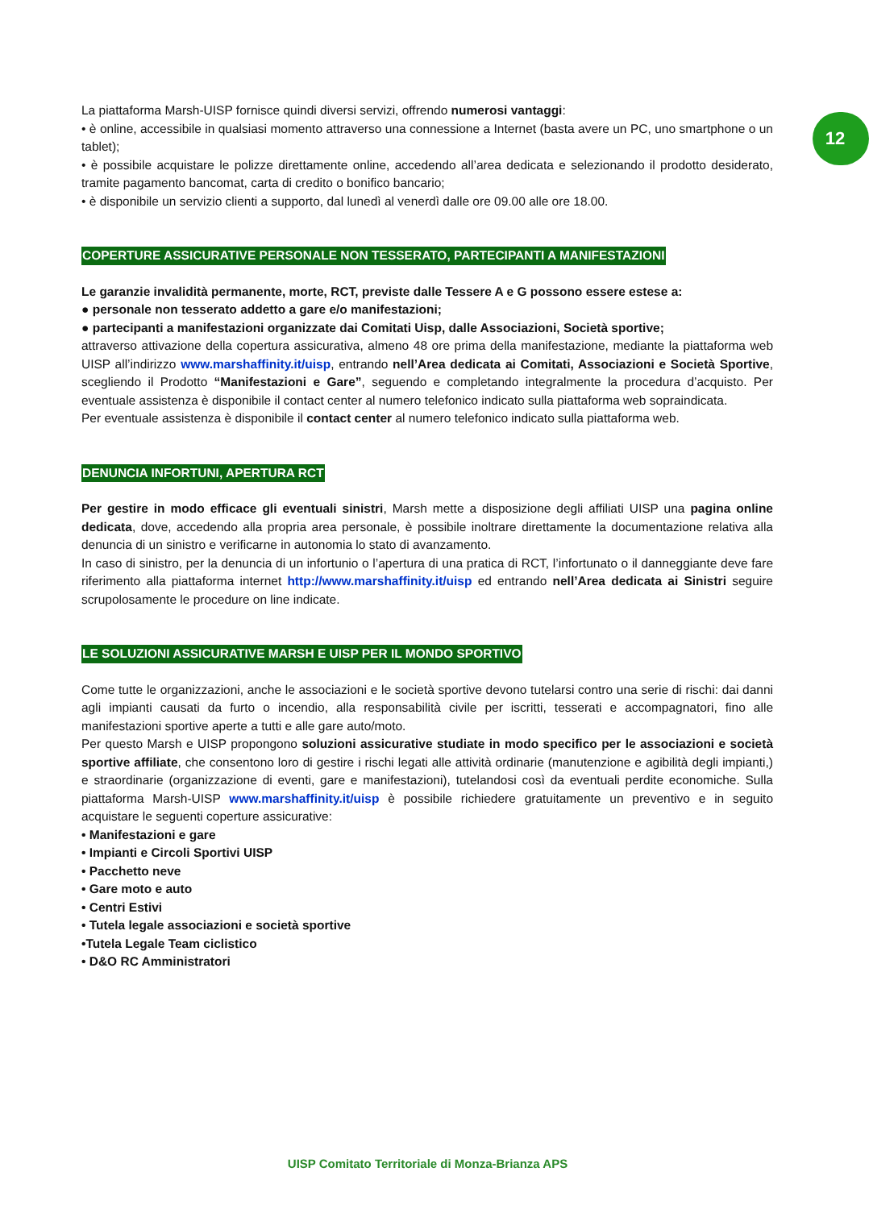12
La piattaforma Marsh-UISP fornisce quindi diversi servizi, offrendo numerosi vantaggi:
• è online, accessibile in qualsiasi momento attraverso una connessione a Internet (basta avere un PC, uno smartphone o un tablet);
• è possibile acquistare le polizze direttamente online, accedendo all’area dedicata e selezionando il prodotto desiderato, tramite pagamento bancomat, carta di credito o bonifico bancario;
• è disponibile un servizio clienti a supporto, dal lunedì al venerdì dalle ore 09.00 alle ore 18.00.
COPERTURE ASSICURATIVE PERSONALE NON TESSERATO, PARTECIPANTI A MANIFESTAZIONI
Le garanzie invalidità permanente, morte, RCT, previste dalle Tessere A e G possono essere estese a:
● personale non tesserato addetto a gare e/o manifestazioni;
● partecipanti a manifestazioni organizzate dai Comitati Uisp, dalle Associazioni, Società sportive;
attraverso attivazione della copertura assicurativa, almeno 48 ore prima della manifestazione, mediante la piattaforma web UISP all’indirizzo www.marshaffinity.it/uisp, entrando nell’Area dedicata ai Comitati, Associazioni e Società Sportive, scegliendo il Prodotto “Manifestazioni e Gare”, seguendo e completando integralmente la procedura d’acquisto. Per eventuale assistenza è disponibile il contact center al numero telefonico indicato sulla piattaforma web sopraindicata.
Per eventuale assistenza è disponibile il contact center al numero telefonico indicato sulla piattaforma web.
DENUNCIA INFORTUNI, APERTURA RCT
Per gestire in modo efficace gli eventuali sinistri, Marsh mette a disposizione degli affiliati UISP una pagina online dedicata, dove, accedendo alla propria area personale, è possibile inoltrare direttamente la documentazione relativa alla denuncia di un sinistro e verificarne in autonomia lo stato di avanzamento.
In caso di sinistro, per la denuncia di un infortunio o l’apertura di una pratica di RCT, l’infortunato o il danneggiante deve fare riferimento alla piattaforma internet http://www.marshaffinity.it/uisp ed entrando nell’Area dedicata ai Sinistri seguire scrupolosamente le procedure on line indicate.
LE SOLUZIONI ASSICURATIVE MARSH E UISP PER IL MONDO SPORTIVO
Come tutte le organizzazioni, anche le associazioni e le società sportive devono tutelarsi contro una serie di rischi: dai danni agli impianti causati da furto o incendio, alla responsabilità civile per iscritti, tesserati e accompagnatori, fino alle manifestazioni sportive aperte a tutti e alle gare auto/moto.
Per questo Marsh e UISP propongono soluzioni assicurative studiate in modo specifico per le associazioni e società sportive affiliate, che consentono loro di gestire i rischi legati alle attività ordinarie (manutenzione e agibilità degli impianti,) e straordinarie (organizzazione di eventi, gare e manifestazioni), tutelandosi così da eventuali perdite economiche. Sulla piattaforma Marsh-UISP www.marshaffinity.it/uisp è possibile richiedere gratuitamente un preventivo e in seguito acquistare le seguenti coperture assicurative:
• Manifestazioni e gare
• Impianti e Circoli Sportivi UISP
• Pacchetto neve
• Gare moto e auto
• Centri Estivi
• Tutela legale associazioni e società sportive
•Tutela Legale Team ciclistico
• D&O RC Amministratori
UISP Comitato Territoriale di Monza-Brianza APS